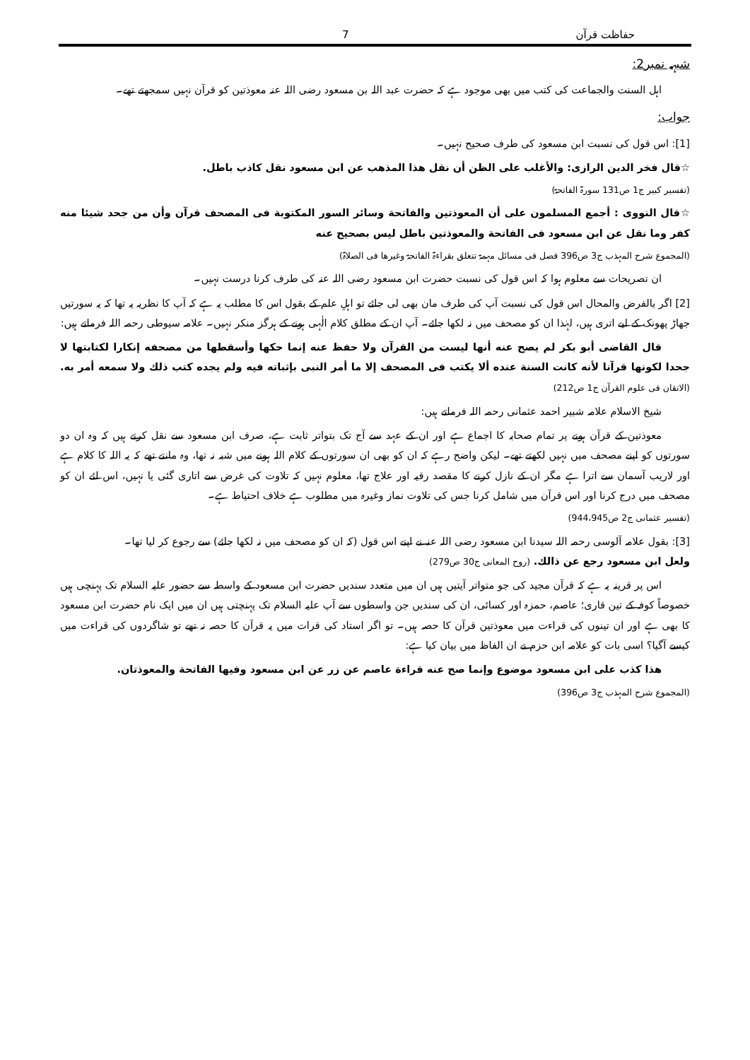حفاظت قرآن 7
شبہہ نمبر2:
اہل السنت والجماعت کی کتب میں بھی موجود ہے کہ حضرت عبد اللہ بن مسعود رضی اللہ عنہ معوذتین کو قرآن نہیں سمجھتے تھے۔
جواب:
[1]: اس قول کی نسبت ابن مسعود کی طرف صحیح نہیں۔
☆قال فخر الدين الرازی: والأغلب على الظن أن نقل هذا المذهب عن ابن مسعود نقل كاذب باطل.
(تفسیر کبیر ج1 ص131 سورۃ الفاتحۃ)
☆قال النووی : أجمع المسلمون على أن المعوذتين والفاتحة وسائر السور المكتوبة فی المصحف قرآن وأن من جحد شيئا منه كفر وما نقل عن ابن مسعود فی الفاتحة والمعوذتين باطل ليس بصحيح عنه
(المجموع شرح المہذب ج3 ص396 فصل فی مسائل مہمۃ تتعلق بقراءۃ الفاتحۃ وغیرھا فی الصلاۃ)
ان تصریحات سے معلوم ہوا کہ اس قول کی نسبت حضرت ابن مسعود رضی اللہ عنہ کی طرف کرنا درست نہیں۔
[2] اگر بالفرض والمحال اس قول کی نسبت آپ کی طرف مان بھی لی جائے تو اہلِ علم کے بقول اس کا مطلب یہ ہے کہ آپ کا نظریہ یہ تھا کہ یہ سورتیں جھاڑ پھونک کے لیے اتری ہیں، لہٰذا ان کو مصحف میں نہ لکھا جائے۔ آپ ان کے مطلق کلام الٰہی ہونے کے ہرگز منکر نہیں۔ علامہ سیوطی رحمہ اللہ فرماتے ہیں:
قال القاضی أبو بكر لم يصح عنه أنها ليست من القرآن ولا حفظ عنه إنما حكها وأسقطها من مصحفه إنكارا لكتابتها لا جحدا لكونها قرآنا لأنه كانت السنة عنده ألا يكتب فی المصحف إلا ما أمر النبی بإثباته فيه ولم يجده كتب ذلك ولا سمعه أمر به. (الاتقان فی علوم القرآن ج1 ص212)
شیخ الاسلام علامہ شبیر احمد عثمانی رحمہ اللہ فرماتے ہیں:
معوذتین کے قرآن ہونے پر تمام صحابہ کا اجماع ہے اور ان کے عہد سے آج تک بتواتر ثابت ہے، صرف ابن مسعود سے نقل کرتے ہیں کہ وہ ان دو سورتوں کو اپنے مصحف میں نہیں لکھتے تھے۔ لیکن واضح رہے کہ ان کو بھی ان سورتوں کے کلام اللہ ہونے میں شبہ نہ تھا، وہ مانتے تھے کہ یہ اللہ کا کلام ہے اور لاریب آسمان سے اترا ہے مگر ان کے نازل کرنے کا مقصد رقیہ اور علاج تھا، معلوم نہیں کہ تلاوت کی غرض سے اتاری گئی یا نہیں، اس لئے ان کو مصحف میں درج کرنا اور اس قرآن میں شامل کرنا جس کی تلاوت نماز وغیرہ میں مطلوب ہے خلاف احتیاط ہے۔
(تفسیر عثمانی ج2 ص944،945)
[3]: بقول علامہ آلوسی رحمہ اللہ سیدنا ابن مسعود رضی اللہ عنہ نے اپنے اس قول (کہ ان کو مصحف میں نہ لکھا جائے) سے رجوع کر لیا تھا۔
ولعل ابن مسعود رجع عن ذالك. (روح المعانی ج30 ص279)
اس پر قرینہ یہ ہے کہ قرآن مجید کی جو متواتر آیتیں ہیں ان میں متعدد سندیں حضرت ابن مسعود کے واسطہ سے حضور علیہ السلام تک پہنچی ہیں خصوصاً کوفہ کے تین قاری؛ عاصم، حمزہ اور کسائی، ان کی سندیں جن واسطوں سے آپ علیہ السلام تک پہنچتی ہیں ان میں ایک نام حضرت ابن مسعود کا بھی ہے اور ان تینوں کی قراءت میں معوذتین قرآن کا حصہ ہیں۔ تو اگر استاد کی قرات میں یہ قرآن کا حصہ نہ تھے تو شاگردوں کی قراءت میں کیسے آگیا؟ اسی بات کو علامہ ابن حزم نے ان الفاظ میں بیان کیا ہے:
هذا كذب على ابن مسعود موضوع وإنما صح عنه قراءة عاصم عن زر عن ابن مسعود وفيها الفاتحة والمعوذتان.
(المجموع شرح المہذب ج3 ص396)